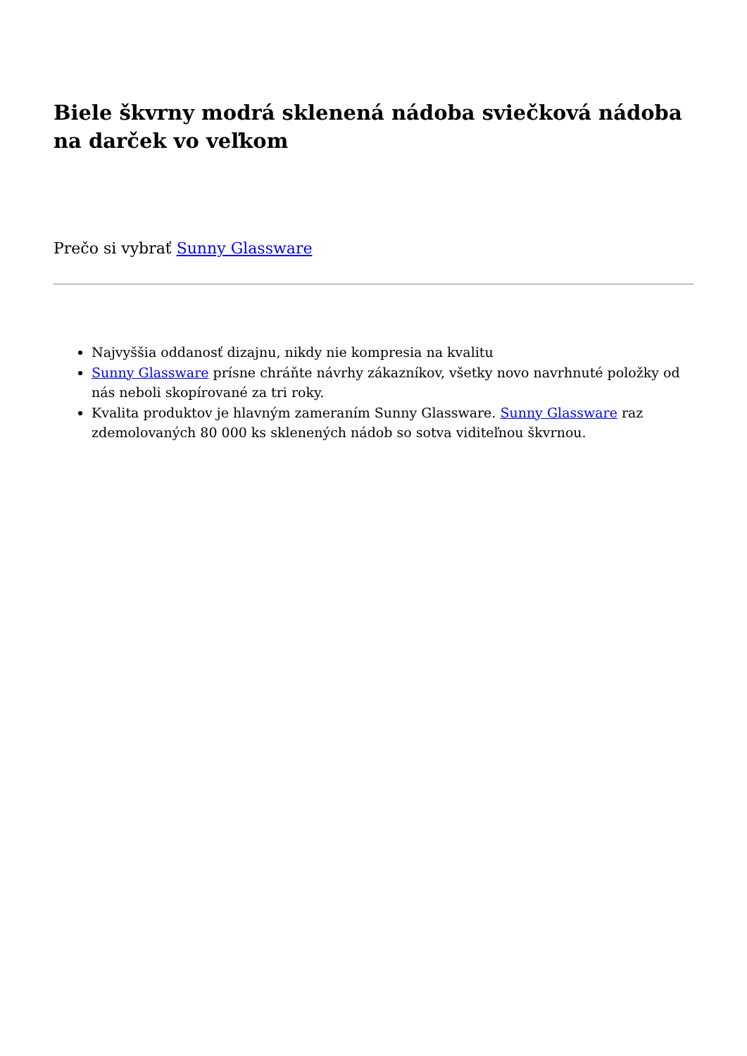Biele škvrny modrá sklenená nádoba sviečková nádoba na darček vo veľkom
Prečo si vybrať Sunny Glassware
Najvyššia oddanosť dizajnu, nikdy nie kompresia na kvalitu
Sunny Glassware prísne chráňte návrhy zákazníkov, všetky novo navrhnuté položky od nás neboli skopírované za tri roky.
Kvalita produktov je hlavným zameraním Sunny Glassware. Sunny Glassware raz zdemolovaných 80 000 ks sklenených nádob so sotva viditeľnou škvrnou.